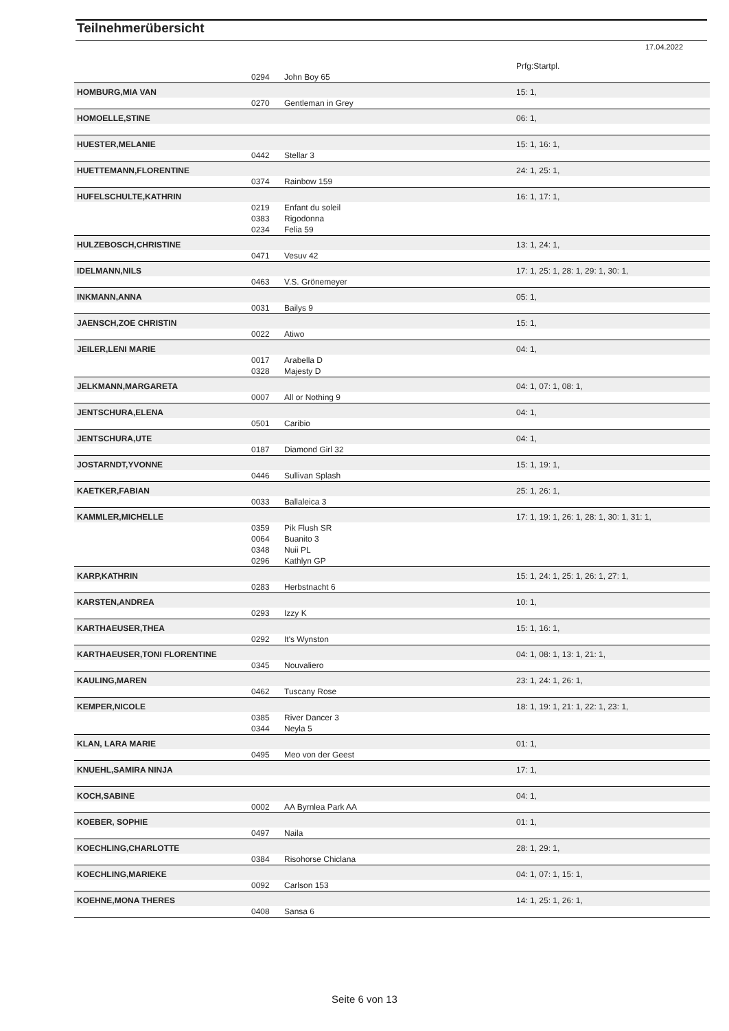Teilnehmerübersicht
17.04.2022
| | | | Prfg:Startpl. |
| | 0294 | John Boy 65 | |
| HOMBURG,MIA VAN | | | 15: 1, |
| | 0270 | Gentleman in Grey | |
| HOMOELLE,STINE | | | 06: 1, |
| HUESTER,MELANIE | | | 15: 1, 16: 1, |
| | 0442 | Stellar 3 | |
| HUETTEMANN,FLORENTINE | | | 24: 1, 25: 1, |
| | 0374 | Rainbow 159 | |
| HUFELSCHULTE,KATHRIN | | | 16: 1, 17: 1, |
| | 0219 | Enfant du soleil | |
| | 0383 | Rigodonna | |
| | 0234 | Felia 59 | |
| HULZEBOSCH,CHRISTINE | | | 13: 1, 24: 1, |
| | 0471 | Vesuv 42 | |
| IDELMANN,NILS | | | 17: 1, 25: 1, 28: 1, 29: 1, 30: 1, |
| | 0463 | V.S. Grönemeyer | |
| INKMANN,ANNA | | | 05: 1, |
| | 0031 | Bailys 9 | |
| JAENSCH,ZOE CHRISTIN | | | 15: 1, |
| | 0022 | Atiwo | |
| JEILER,LENI MARIE | | | 04: 1, |
| | 0017 | Arabella D | |
| | 0328 | Majesty D | |
| JELKMANN,MARGARETA | | | 04: 1, 07: 1, 08: 1, |
| | 0007 | All or Nothing 9 | |
| JENTSCHURA,ELENA | | | 04: 1, |
| | 0501 | Caribio | |
| JENTSCHURA,UTE | | | 04: 1, |
| | 0187 | Diamond Girl 32 | |
| JOSTARNDT,YVONNE | | | 15: 1, 19: 1, |
| | 0446 | Sullivan Splash | |
| KAETKER,FABIAN | | | 25: 1, 26: 1, |
| | 0033 | Ballaleica 3 | |
| KAMMLER,MICHELLE | | | 17: 1, 19: 1, 26: 1, 28: 1, 30: 1, 31: 1, |
| | 0359 | Pik Flush SR | |
| | 0064 | Buanito 3 | |
| | 0348 | Nuii PL | |
| | 0296 | Kathlyn GP | |
| KARP,KATHRIN | | | 15: 1, 24: 1, 25: 1, 26: 1, 27: 1, |
| | 0283 | Herbstnacht 6 | |
| KARSTEN,ANDREA | | | 10: 1, |
| | 0293 | Izzy K | |
| KARTHAEUSER,THEA | | | 15: 1, 16: 1, |
| | 0292 | It's Wynston | |
| KARTHAEUSER,TONI FLORENTINE | | | 04: 1, 08: 1, 13: 1, 21: 1, |
| | 0345 | Nouvaliero | |
| KAULING,MAREN | | | 23: 1, 24: 1, 26: 1, |
| | 0462 | Tuscany Rose | |
| KEMPER,NICOLE | | | 18: 1, 19: 1, 21: 1, 22: 1, 23: 1, |
| | 0385 | River Dancer 3 | |
| | 0344 | Neyla 5 | |
| KLAN, LARA MARIE | | | 01: 1, |
| | 0495 | Meo von der Geest | |
| KNUEHL,SAMIRA NINJA | | | 17: 1, |
| KOCH,SABINE | | | 04: 1, |
| | 0002 | AA Byrnlea Park AA | |
| KOEBER, SOPHIE | | | 01: 1, |
| | 0497 | Naila | |
| KOECHLING,CHARLOTTE | | | 28: 1, 29: 1, |
| | 0384 | Risohorse Chiclana | |
| KOECHLING,MARIEKE | | | 04: 1, 07: 1, 15: 1, |
| | 0092 | Carlson 153 | |
| KOEHNE,MONA THERES | | | 14: 1, 25: 1, 26: 1, |
| | 0408 | Sansa 6 | |
Seite 6 von 13